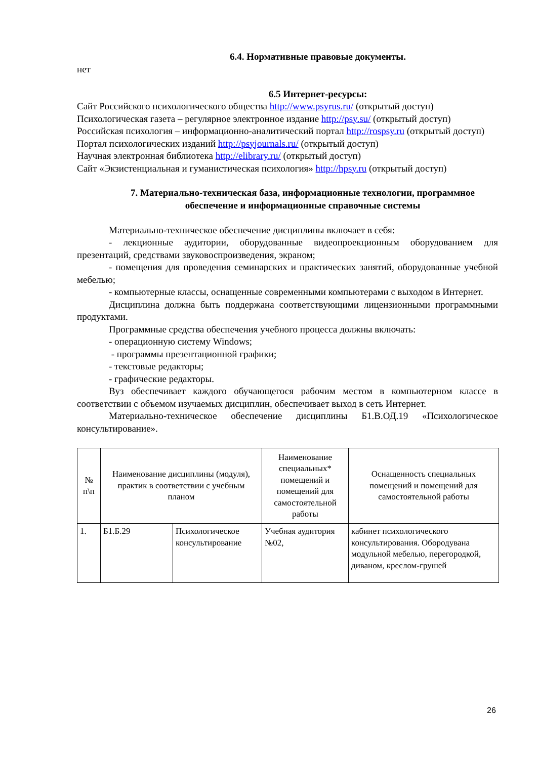6.4. Нормативные правовые документы.
нет
6.5 Интернет-ресурсы:
Сайт Российского психологического общества http://www.psyrus.ru/ (открытый доступ)
Психологическая газета – регулярное электронное издание http://psy.su/ (открытый доступ)
Российская психология – информационно-аналитический портал http://rospsy.ru (открытый доступ)
Портал психологических изданий http://psyjournals.ru/ (открытый доступ)
Научная электронная библиотека http://elibrary.ru/ (открытый доступ)
Сайт «Экзистенциальная и гуманистическая психология» http://hpsy.ru (открытый доступ)
7. Материально-техническая база, информационные технологии, программное обеспечение и информационные справочные системы
Материально-техническое обеспечение дисциплины включает в себя:
- лекционные аудитории, оборудованные видеопроекционным оборудованием для презентаций, средствами звуковоспроизведения, экраном;
- помещения для проведения семинарских и практических занятий, оборудованные учебной мебелью;
- компьютерные классы, оснащенные современными компьютерами с выходом в Интернет.
Дисциплина должна быть поддержана соответствующими лицензионными программными продуктами.
Программные средства обеспечения учебного процесса должны включать:
- операционную систему Windows;
- программы презентационной графики;
- текстовые редакторы;
- графические редакторы.
Вуз обеспечивает каждого обучающегося рабочим местом в компьютерном классе в соответствии с объемом изучаемых дисциплин, обеспечивает выход в сеть Интернет.
Материально-техническое обеспечение дисциплины Б1.В.ОД.19 «Психологическое консультирование».
| № п\п | Наименование дисциплины (модуля), практик в соответствии с учебным планом | | Наименование специальных* помещений и помещений для самостоятельной работы | Оснащенность специальных помещений и помещений для самостоятельной работы |
| --- | --- | --- | --- | --- |
| 1. | Б1.Б.29 | Психологическое консультирование | Учебная аудитория №02, | кабинет психологического консультирования. Обородувана модульной мебелью, перегородкой, диваном, креслом-грушей |
26